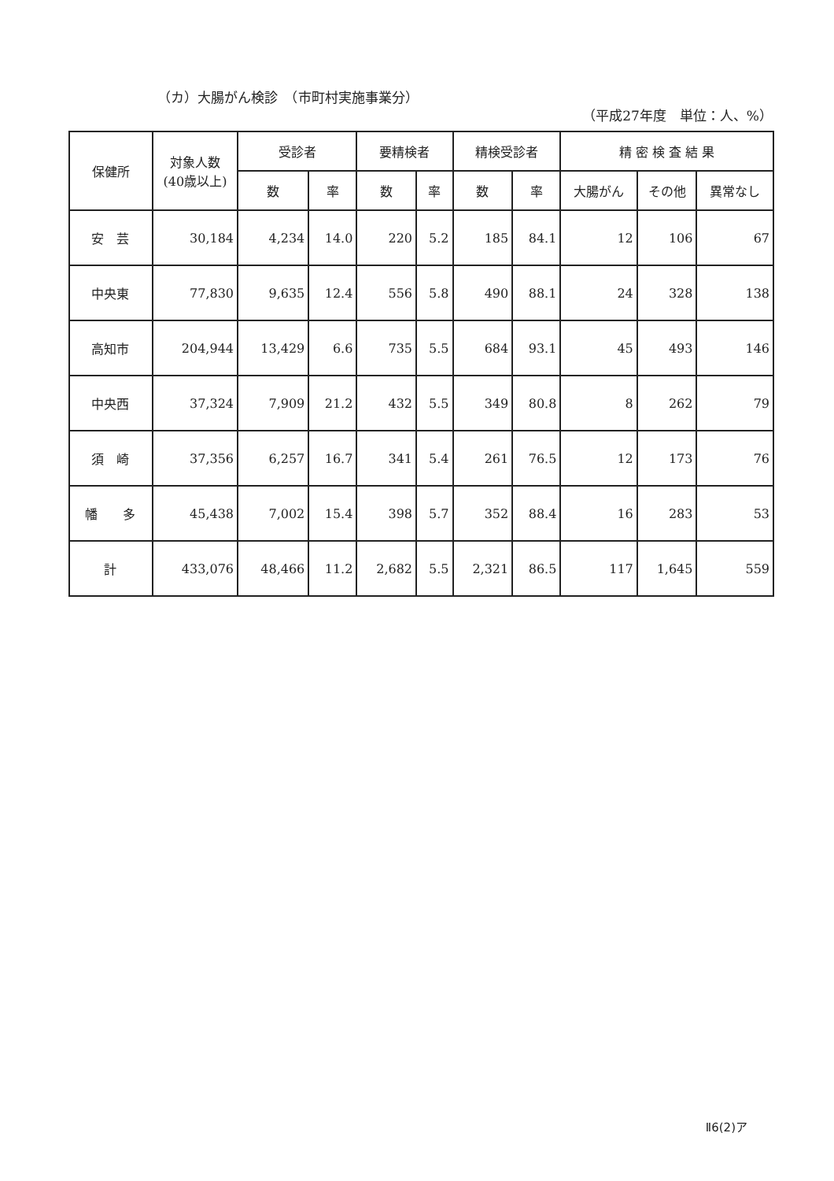（カ）大腸がん検診　（市町村実施事業分）
（平成27年度　単位：人、%）
| 保健所 | 対象人数 (40歳以上) | 受診者 | | 要精検者 | | 精検受診者 | | 精 密 検 査 結 果 | | |
| --- | --- | --- | --- | --- | --- | --- | --- | --- | --- | --- |
| | | 数 | 率 | 数 | 率 | 数 | 率 | 大腸がん | その他 | 異常なし |
| 安 芸 | 30,184 | 4,234 | 14.0 | 220 | 5.2 | 185 | 84.1 | 12 | 106 | 67 |
| 中央東 | 77,830 | 9,635 | 12.4 | 556 | 5.8 | 490 | 88.1 | 24 | 328 | 138 |
| 高知市 | 204,944 | 13,429 | 6.6 | 735 | 5.5 | 684 | 93.1 | 45 | 493 | 146 |
| 中央西 | 37,324 | 7,909 | 21.2 | 432 | 5.5 | 349 | 80.8 | 8 | 262 | 79 |
| 須 崎 | 37,356 | 6,257 | 16.7 | 341 | 5.4 | 261 | 76.5 | 12 | 173 | 76 |
| 幡 多 | 45,438 | 7,002 | 15.4 | 398 | 5.7 | 352 | 88.4 | 16 | 283 | 53 |
| 計 | 433,076 | 48,466 | 11.2 | 2,682 | 5.5 | 2,321 | 86.5 | 117 | 1,645 | 559 |
Ⅱ6(2)ア